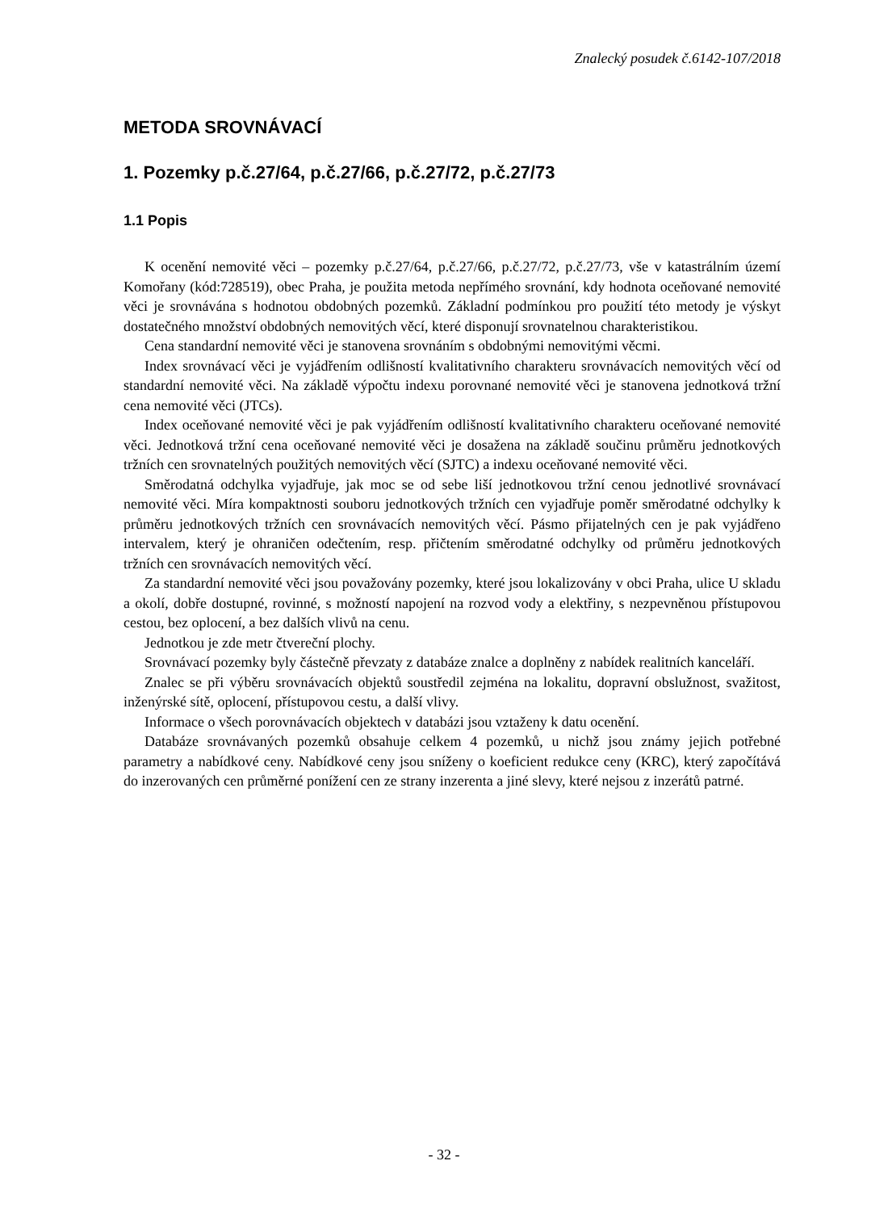Znalecký posudek č.6142-107/2018
METODA SROVNÁVACÍ
1. Pozemky p.č.27/64, p.č.27/66, p.č.27/72, p.č.27/73
1.1 Popis
K ocenění nemovité věci – pozemky p.č.27/64, p.č.27/66, p.č.27/72, p.č.27/73, vše v katastrálním území Komořany (kód:728519), obec Praha, je použita metoda nepřímého srovnání, kdy hodnota oceňované nemovité věci je srovnávána s hodnotou obdobných pozemků. Základní podmínkou pro použití této metody je výskyt dostatečného množství obdobných nemovitých věcí, které disponují srovnatelnou charakteristikou.
Cena standardní nemovité věci je stanovena srovnáním s obdobnými nemovitými věcmi.
Index srovnávací věci je vyjádřením odlišností kvalitativního charakteru srovnávacích nemovitých věcí od standardní nemovité věci. Na základě výpočtu indexu porovnané nemovité věci je stanovena jednotková tržní cena nemovité věci (JTCs).
Index oceňované nemovité věci je pak vyjádřením odlišností kvalitativního charakteru oceňované nemovité věci. Jednotková tržní cena oceňované nemovité věci je dosažena na základě součinu průměru jednotkových tržních cen srovnatelných použitých nemovitých věcí (SJTC) a indexu oceňované nemovité věci.
Směrodatná odchylka vyjadřuje, jak moc se od sebe liší jednotkovou tržní cenou jednotlivé srovnávací nemovité věci. Míra kompaktnosti souboru jednotkových tržních cen vyjadřuje poměr směrodatné odchylky k průměru jednotkových tržních cen srovnávacích nemovitých věcí. Pásmo přijatelných cen je pak vyjádřeno intervalem, který je ohraničen odečtením, resp. přičtením směrodatné odchylky od průměru jednotkových tržních cen srovnávacích nemovitých věcí.
Za standardní nemovité věci jsou považovány pozemky, které jsou lokalizovány v obci Praha, ulice U skladu a okolí, dobře dostupné, rovinné, s možností napojení na rozvod vody a elektřiny, s nezpevněnou přístupovou cestou, bez oplocení, a bez dalších vlivů na cenu.
Jednotkou je zde metr čtvereční plochy.
Srovnávací pozemky byly částečně převzaty z databáze znalce a doplněny z nabídek realitních kanceláří.
Znalec se při výběru srovnávacích objektů soustředil zejména na lokalitu, dopravní obslužnost, svažitost, inženýrské sítě, oplocení, přístupovou cestu, a další vlivy.
Informace o všech porovnávacích objektech v databázi jsou vztaženy k datu ocenění.
Databáze srovnávaných pozemků obsahuje celkem 4 pozemků, u nichž jsou známy jejich potřebné parametry a nabídkové ceny. Nabídkové ceny jsou sníženy o koeficient redukce ceny (KRC), který započítává do inzerovaných cen průměrné ponížení cen ze strany inzerenta a jiné slevy, které nejsou z inzerátů patrné.
- 32 -